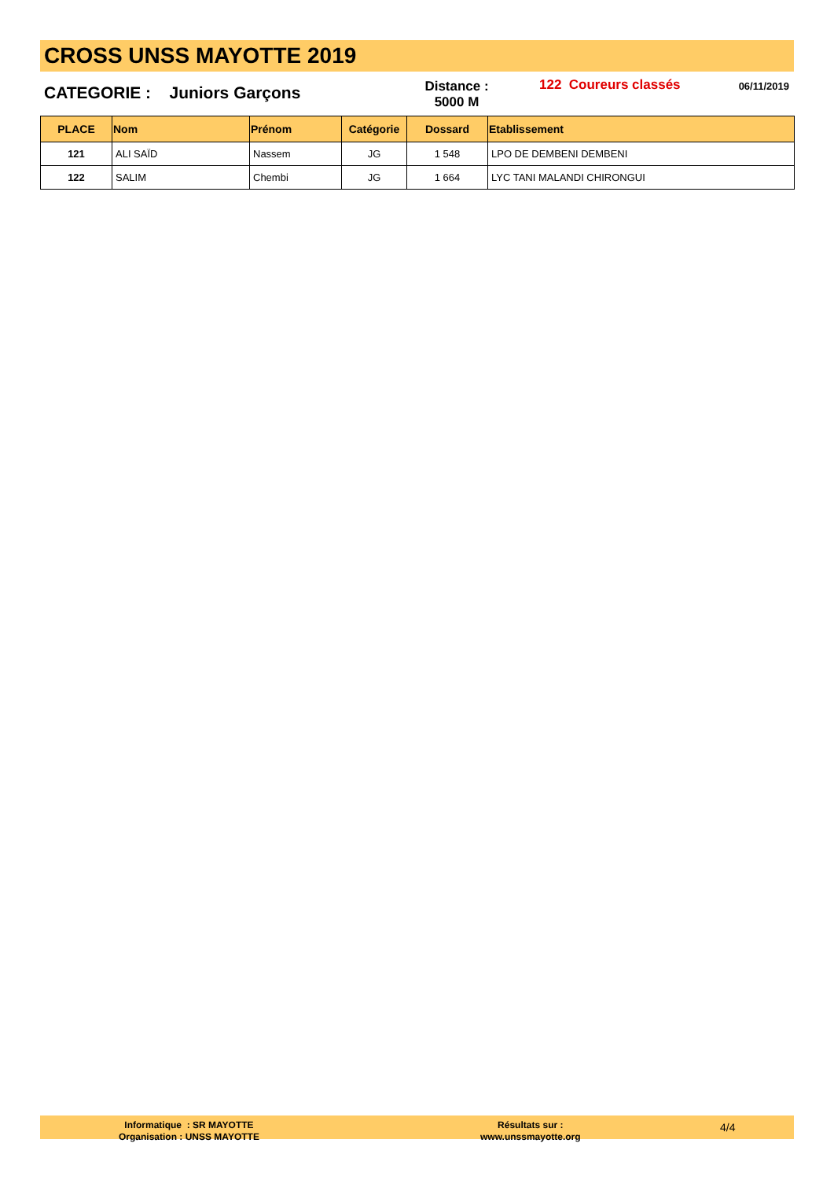CROSS UNSS MAYOTTE 2019
CATEGORIE : Juniors Garçons
Distance :
5000 M
122 Coureurs classés 06/11/2019
| PLACE | Nom | Prénom | Catégorie | Dossard | Etablissement |
| --- | --- | --- | --- | --- | --- |
| 121 | ALI SAÏD | Nassem | JG | 1 548 | LPO DE DEMBENI DEMBENI |
| 122 | SALIM | Chembi | JG | 1 664 | LYC TANI MALANDI CHIRONGUI |
Informatique : SR MAYOTTE
Organisation : UNSS MAYOTTE
Résultats sur :
www.unssmayotte.org
4/4